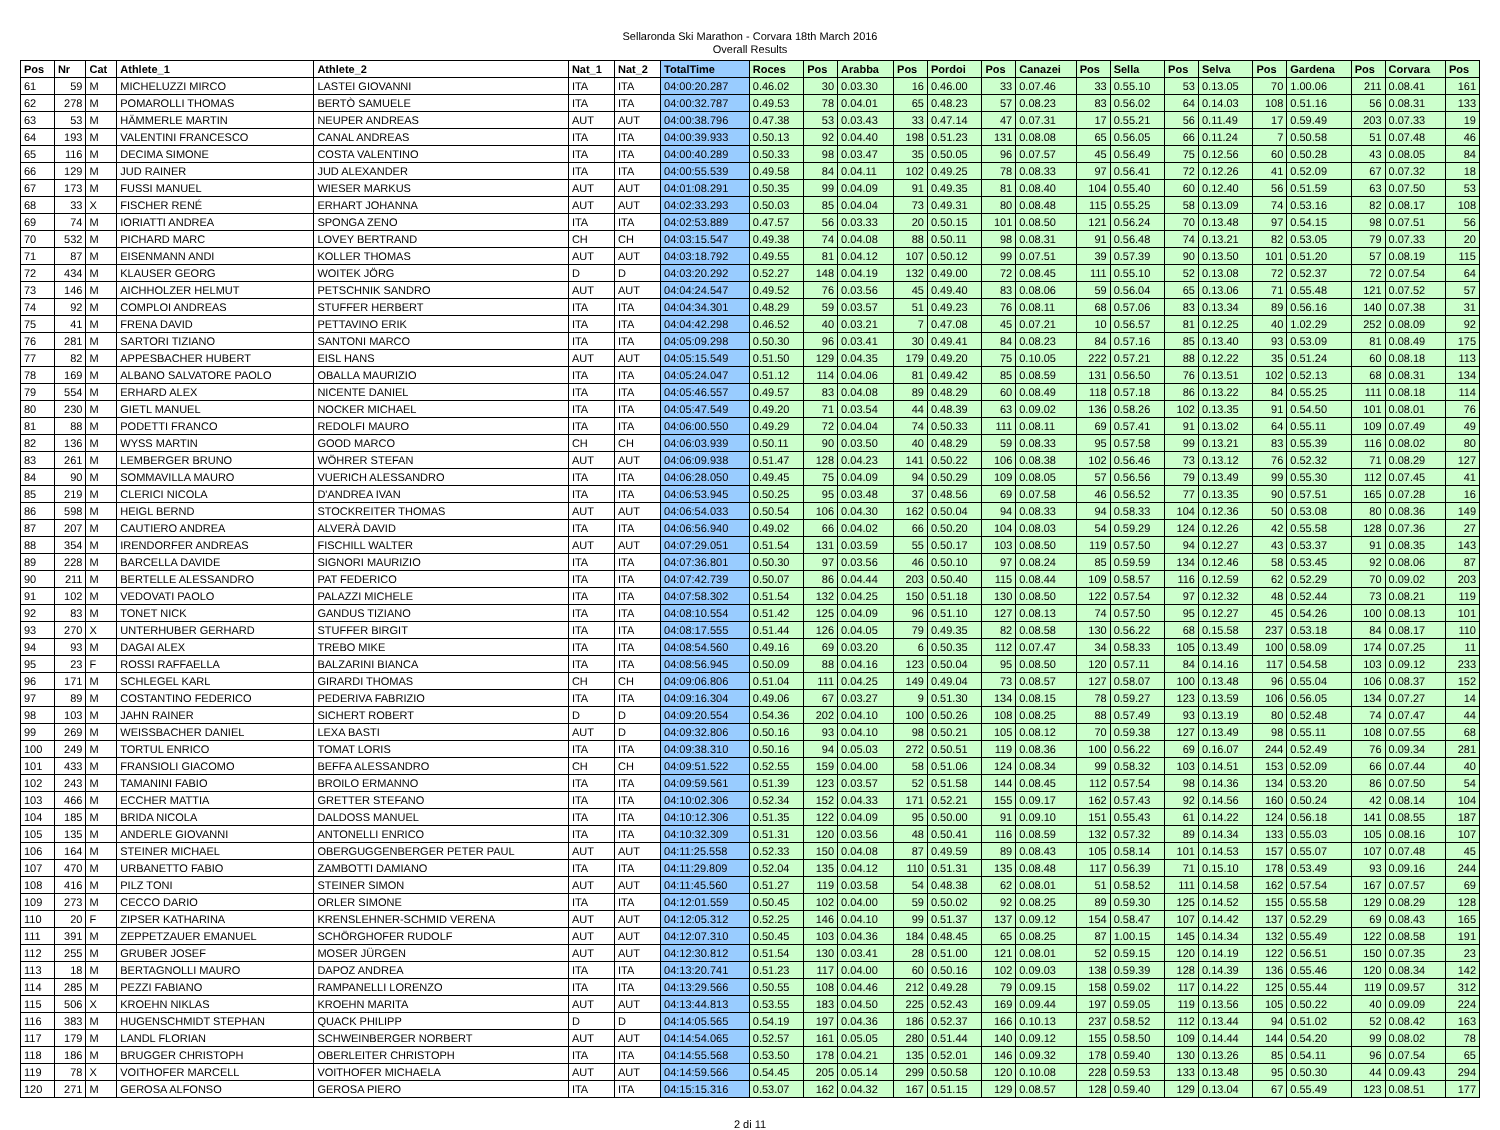Sellaronda Ski Marathon - Corvara 18th March 2016
Overall Results
| Pos | Nr | Cat | Athlete_1 | Athlete_2 | Nat_1 | Nat_2 | TotalTime | Roces | Pos | Arabba | Pos | Pordoi | Pos | Canazei | Pos | Sella | Pos | Selva | Pos | Gardena | Pos | Corvara | Pos |
| --- | --- | --- | --- | --- | --- | --- | --- | --- | --- | --- | --- | --- | --- | --- | --- | --- | --- | --- | --- | --- | --- | --- | --- |
| 61 | 59 | M | MICHELUZZI MIRCO | LASTEI GIOVANNI | ITA | ITA | 04:00:20.287 | 0.46.02 | 30 | 0.03.30 | 16 | 0.46.00 | 33 | 0.07.46 | 33 | 0.55.10 | 53 | 0.13.05 | 70 | 1.00.06 | 211 | 0.08.41 | 161 |
| 62 | 278 | M | POMAROLLI THOMAS | BERTÒ SAMUELE | ITA | ITA | 04:00:32.787 | 0.49.53 | 78 | 0.04.01 | 65 | 0.48.23 | 57 | 0.08.23 | 83 | 0.56.02 | 64 | 0.14.03 | 108 | 0.51.16 | 56 | 0.08.31 | 133 |
| 63 | 53 | M | HÄMMERLE MARTIN | NEUPER ANDREAS | AUT | AUT | 04:00:38.796 | 0.47.38 | 53 | 0.03.43 | 33 | 0.47.14 | 47 | 0.07.31 | 17 | 0.55.21 | 56 | 0.11.49 | 17 | 0.59.49 | 203 | 0.07.33 | 19 |
| 64 | 193 | M | VALENTINI FRANCESCO | CANAL ANDREAS | ITA | ITA | 04:00:39.933 | 0.50.13 | 92 | 0.04.40 | 198 | 0.51.23 | 131 | 0.08.08 | 65 | 0.56.05 | 66 | 0.11.24 | 7 | 0.50.58 | 51 | 0.07.48 | 46 |
| 65 | 116 | M | DECIMA SIMONE | COSTA VALENTINO | ITA | ITA | 04:00:40.289 | 0.50.33 | 98 | 0.03.47 | 35 | 0.50.05 | 96 | 0.07.57 | 45 | 0.56.49 | 75 | 0.12.56 | 60 | 0.50.28 | 43 | 0.08.05 | 84 |
| 66 | 129 | M | JUD RAINER | JUD ALEXANDER | ITA | ITA | 04:00:55.539 | 0.49.58 | 84 | 0.04.11 | 102 | 0.49.25 | 78 | 0.08.33 | 97 | 0.56.41 | 72 | 0.12.26 | 41 | 0.52.09 | 67 | 0.07.32 | 18 |
| 67 | 173 | M | FUSSI MANUEL | WIESER MARKUS | AUT | AUT | 04:01:08.291 | 0.50.35 | 99 | 0.04.09 | 91 | 0.49.35 | 81 | 0.08.40 | 104 | 0.55.40 | 60 | 0.12.40 | 56 | 0.51.59 | 63 | 0.07.50 | 53 |
| 68 | 33 | X | FISCHER RENÉ | ERHART JOHANNA | AUT | AUT | 04:02:33.293 | 0.50.03 | 85 | 0.04.04 | 73 | 0.49.31 | 80 | 0.08.48 | 115 | 0.55.25 | 58 | 0.13.09 | 74 | 0.53.16 | 82 | 0.08.17 | 108 |
| 69 | 74 | M | IORIATTI ANDREA | SPONGA ZENO | ITA | ITA | 04:02:53.889 | 0.47.57 | 56 | 0.03.33 | 20 | 0.50.15 | 101 | 0.08.50 | 121 | 0.56.24 | 70 | 0.13.48 | 97 | 0.54.15 | 98 | 0.07.51 | 56 |
| 70 | 532 | M | PICHARD MARC | LOVEY BERTRAND | CH | CH | 04:03:15.547 | 0.49.38 | 74 | 0.04.08 | 88 | 0.50.11 | 98 | 0.08.31 | 91 | 0.56.48 | 74 | 0.13.21 | 82 | 0.53.05 | 79 | 0.07.33 | 20 |
| 71 | 87 | M | EISENMANN ANDI | KOLLER THOMAS | AUT | AUT | 04:03:18.792 | 0.49.55 | 81 | 0.04.12 | 107 | 0.50.12 | 99 | 0.07.51 | 39 | 0.57.39 | 90 | 0.13.50 | 101 | 0.51.20 | 57 | 0.08.19 | 115 |
| 72 | 434 | M | KLAUSER GEORG | WOITEK JÖRG | D | D | 04:03:20.292 | 0.52.27 | 148 | 0.04.19 | 132 | 0.49.00 | 72 | 0.08.45 | 111 | 0.55.10 | 52 | 0.13.08 | 72 | 0.52.37 | 72 | 0.07.54 | 64 |
| 73 | 146 | M | AICHHOLZER HELMUT | PETSCHNIK SANDRO | AUT | AUT | 04:04:24.547 | 0.49.52 | 76 | 0.03.56 | 45 | 0.49.40 | 83 | 0.08.06 | 59 | 0.56.04 | 65 | 0.13.06 | 71 | 0.55.48 | 121 | 0.07.52 | 57 |
| 74 | 92 | M | COMPLOI ANDREAS | STUFFER HERBERT | ITA | ITA | 04:04:34.301 | 0.48.29 | 59 | 0.03.57 | 51 | 0.49.23 | 76 | 0.08.11 | 68 | 0.57.06 | 83 | 0.13.34 | 89 | 0.56.16 | 140 | 0.07.38 | 31 |
| 75 | 41 | M | FRENA DAVID | PETTAVINO ERIK | ITA | ITA | 04:04:42.298 | 0.46.52 | 40 | 0.03.21 | 7 | 0.47.08 | 45 | 0.07.21 | 10 | 0.56.57 | 81 | 0.12.25 | 40 | 1.02.29 | 252 | 0.08.09 | 92 |
| 76 | 281 | M | SARTORI TIZIANO | SANTONI MARCO | ITA | ITA | 04:05:09.298 | 0.50.30 | 96 | 0.03.41 | 30 | 0.49.41 | 84 | 0.08.23 | 84 | 0.57.16 | 85 | 0.13.40 | 93 | 0.53.09 | 81 | 0.08.49 | 175 |
| 77 | 82 | M | APPESBACHER HUBERT | EISL HANS | AUT | AUT | 04:05:15.549 | 0.51.50 | 129 | 0.04.35 | 179 | 0.49.20 | 75 | 0.10.05 | 222 | 0.57.21 | 88 | 0.12.22 | 35 | 0.51.24 | 60 | 0.08.18 | 113 |
| 78 | 169 | M | ALBANO SALVATORE PAOLO | OBALLA MAURIZIO | ITA | ITA | 04:05:24.047 | 0.51.12 | 114 | 0.04.06 | 81 | 0.49.42 | 85 | 0.08.59 | 131 | 0.56.50 | 76 | 0.13.51 | 102 | 0.52.13 | 68 | 0.08.31 | 134 |
| 79 | 554 | M | ERHARD ALEX | NICENTE DANIEL | ITA | ITA | 04:05:46.557 | 0.49.57 | 83 | 0.04.08 | 89 | 0.48.29 | 60 | 0.08.49 | 118 | 0.57.18 | 86 | 0.13.22 | 84 | 0.55.25 | 111 | 0.08.18 | 114 |
| 80 | 230 | M | GIETL MANUEL | NOCKER MICHAEL | ITA | ITA | 04:05:47.549 | 0.49.20 | 71 | 0.03.54 | 44 | 0.48.39 | 63 | 0.09.02 | 136 | 0.58.26 | 102 | 0.13.35 | 91 | 0.54.50 | 101 | 0.08.01 | 76 |
| 81 | 88 | M | PODETTI FRANCO | REDOLFI MAURO | ITA | ITA | 04:06:00.550 | 0.49.29 | 72 | 0.04.04 | 74 | 0.50.33 | 111 | 0.08.11 | 69 | 0.57.41 | 91 | 0.13.02 | 64 | 0.55.11 | 109 | 0.07.49 | 49 |
| 82 | 136 | M | WYSS MARTIN | GOOD MARCO | CH | CH | 04:06:03.939 | 0.50.11 | 90 | 0.03.50 | 40 | 0.48.29 | 59 | 0.08.33 | 95 | 0.57.58 | 99 | 0.13.21 | 83 | 0.55.39 | 116 | 0.08.02 | 80 |
| 83 | 261 | M | LEMBERGER BRUNO | WÖHRER STEFAN | AUT | AUT | 04:06:09.938 | 0.51.47 | 128 | 0.04.23 | 141 | 0.50.22 | 106 | 0.08.38 | 102 | 0.56.46 | 73 | 0.13.12 | 76 | 0.52.32 | 71 | 0.08.29 | 127 |
| 84 | 90 | M | SOMMAVILLA MAURO | VUERICH ALESSANDRO | ITA | ITA | 04:06:28.050 | 0.49.45 | 75 | 0.04.09 | 94 | 0.50.29 | 109 | 0.08.05 | 57 | 0.56.56 | 79 | 0.13.49 | 99 | 0.55.30 | 112 | 0.07.45 | 41 |
| 85 | 219 | M | CLERICI NICOLA | D'ANDREA IVAN | ITA | ITA | 04:06:53.945 | 0.50.25 | 95 | 0.03.48 | 37 | 0.48.56 | 69 | 0.07.58 | 46 | 0.56.52 | 77 | 0.13.35 | 90 | 0.57.51 | 165 | 0.07.28 | 16 |
| 86 | 598 | M | HEIGL BERND | STOCKREITER THOMAS | AUT | AUT | 04:06:54.033 | 0.50.54 | 106 | 0.04.30 | 162 | 0.50.04 | 94 | 0.08.33 | 94 | 0.58.33 | 104 | 0.12.36 | 50 | 0.53.08 | 80 | 0.08.36 | 149 |
| 87 | 207 | M | CAUTIERO ANDREA | ALVERÀ DAVID | ITA | ITA | 04:06:56.940 | 0.49.02 | 66 | 0.04.02 | 66 | 0.50.20 | 104 | 0.08.03 | 54 | 0.59.29 | 124 | 0.12.26 | 42 | 0.55.58 | 128 | 0.07.36 | 27 |
| 88 | 354 | M | IRENDORFER ANDREAS | FISCHILL WALTER | AUT | AUT | 04:07:29.051 | 0.51.54 | 131 | 0.03.59 | 55 | 0.50.17 | 103 | 0.08.50 | 119 | 0.57.50 | 94 | 0.12.27 | 43 | 0.53.37 | 91 | 0.08.35 | 143 |
| 89 | 228 | M | BARCELLA DAVIDE | SIGNORI MAURIZIO | ITA | ITA | 04:07:36.801 | 0.50.30 | 97 | 0.03.56 | 46 | 0.50.10 | 97 | 0.08.24 | 85 | 0.59.59 | 134 | 0.12.46 | 58 | 0.53.45 | 92 | 0.08.06 | 87 |
| 90 | 211 | M | BERTELLE ALESSANDRO | PAT FEDERICO | ITA | ITA | 04:07:42.739 | 0.50.07 | 86 | 0.04.44 | 203 | 0.50.40 | 115 | 0.08.44 | 109 | 0.58.57 | 116 | 0.12.59 | 62 | 0.52.29 | 70 | 0.09.02 | 203 |
| 91 | 102 | M | VEDOVATI PAOLO | PALAZZI MICHELE | ITA | ITA | 04:07:58.302 | 0.51.54 | 132 | 0.04.25 | 150 | 0.51.18 | 130 | 0.08.50 | 122 | 0.57.54 | 97 | 0.12.32 | 48 | 0.52.44 | 73 | 0.08.21 | 119 |
| 92 | 83 | M | TONET NICK | GANDUS TIZIANO | ITA | ITA | 04:08:10.554 | 0.51.42 | 125 | 0.04.09 | 96 | 0.51.10 | 127 | 0.08.13 | 74 | 0.57.50 | 95 | 0.12.27 | 45 | 0.54.26 | 100 | 0.08.13 | 101 |
| 93 | 270 | X | UNTERHUBER GERHARD | STUFFER BIRGIT | ITA | ITA | 04:08:17.555 | 0.51.44 | 126 | 0.04.05 | 79 | 0.49.35 | 82 | 0.08.58 | 130 | 0.56.22 | 68 | 0.15.58 | 237 | 0.53.18 | 84 | 0.08.17 | 110 |
| 94 | 93 | M | DAGAI ALEX | TREBO MIKE | ITA | ITA | 04:08:54.560 | 0.49.16 | 69 | 0.03.20 | 6 | 0.50.35 | 112 | 0.07.47 | 34 | 0.58.33 | 105 | 0.13.49 | 100 | 0.58.09 | 174 | 0.07.25 | 11 |
| 95 | 23 | F | ROSSI RAFFAELLA | BALZARINI BIANCA | ITA | ITA | 04:08:56.945 | 0.50.09 | 88 | 0.04.16 | 123 | 0.50.04 | 95 | 0.08.50 | 120 | 0.57.11 | 84 | 0.14.16 | 117 | 0.54.58 | 103 | 0.09.12 | 233 |
| 96 | 171 | M | SCHLEGEL KARL | GIRARDI THOMAS | CH | CH | 04:09:06.806 | 0.51.04 | 111 | 0.04.25 | 149 | 0.49.04 | 73 | 0.08.57 | 127 | 0.58.07 | 100 | 0.13.48 | 96 | 0.55.04 | 106 | 0.08.37 | 152 |
| 97 | 89 | M | COSTANTINO FEDERICO | PEDERIVA FABRIZIO | ITA | ITA | 04:09:16.304 | 0.49.06 | 67 | 0.03.27 | 9 | 0.51.30 | 134 | 0.08.15 | 78 | 0.59.27 | 123 | 0.13.59 | 106 | 0.56.05 | 134 | 0.07.27 | 14 |
| 98 | 103 | M | JAHN RAINER | SICHERT ROBERT | D | D | 04:09:20.554 | 0.54.36 | 202 | 0.04.10 | 100 | 0.50.26 | 108 | 0.08.25 | 88 | 0.57.49 | 93 | 0.13.19 | 80 | 0.52.48 | 74 | 0.07.47 | 44 |
| 99 | 269 | M | WEISSBACHER DANIEL | LEXA BASTI | AUT | D | 04:09:32.806 | 0.50.16 | 93 | 0.04.10 | 98 | 0.50.21 | 105 | 0.08.12 | 70 | 0.59.38 | 127 | 0.13.49 | 98 | 0.55.11 | 108 | 0.07.55 | 68 |
| 100 | 249 | M | TORTUL ENRICO | TOMAT LORIS | ITA | ITA | 04:09:38.310 | 0.50.16 | 94 | 0.05.03 | 272 | 0.50.51 | 119 | 0.08.36 | 100 | 0.56.22 | 69 | 0.16.07 | 244 | 0.52.49 | 76 | 0.09.34 | 281 |
| 101 | 433 | M | FRANSIOLI GIACOMO | BEFFA ALESSANDRO | CH | CH | 04:09:51.522 | 0.52.55 | 159 | 0.04.00 | 58 | 0.51.06 | 124 | 0.08.34 | 99 | 0.58.32 | 103 | 0.14.51 | 153 | 0.52.09 | 66 | 0.07.44 | 40 |
| 102 | 243 | M | TAMANINI FABIO | BROILO ERMANNO | ITA | ITA | 04:09:59.561 | 0.51.39 | 123 | 0.03.57 | 52 | 0.51.58 | 144 | 0.08.45 | 112 | 0.57.54 | 98 | 0.14.36 | 134 | 0.53.20 | 86 | 0.07.50 | 54 |
| 103 | 466 | M | ECCHER MATTIA | GRETTER STEFANO | ITA | ITA | 04:10:02.306 | 0.52.34 | 152 | 0.04.33 | 171 | 0.52.21 | 155 | 0.09.17 | 162 | 0.57.43 | 92 | 0.14.56 | 160 | 0.50.24 | 42 | 0.08.14 | 104 |
| 104 | 185 | M | BRIDA NICOLA | DALDOSS MANUEL | ITA | ITA | 04:10:12.306 | 0.51.35 | 122 | 0.04.09 | 95 | 0.50.00 | 91 | 0.09.10 | 151 | 0.55.43 | 61 | 0.14.22 | 124 | 0.56.18 | 141 | 0.08.55 | 187 |
| 105 | 135 | M | ANDERLE GIOVANNI | ANTONELLI ENRICO | ITA | ITA | 04:10:32.309 | 0.51.31 | 120 | 0.03.56 | 48 | 0.50.41 | 116 | 0.08.59 | 132 | 0.57.32 | 89 | 0.14.34 | 133 | 0.55.03 | 105 | 0.08.16 | 107 |
| 106 | 164 | M | STEINER MICHAEL | OBERGUGGENBERGER PETER PAUL | AUT | AUT | 04:11:25.558 | 0.52.33 | 150 | 0.04.08 | 87 | 0.49.59 | 89 | 0.08.43 | 105 | 0.58.14 | 101 | 0.14.53 | 157 | 0.55.07 | 107 | 0.07.48 | 45 |
| 107 | 470 | M | URBANETTO FABIO | ZAMBOTTI DAMIANO | ITA | ITA | 04:11:29.809 | 0.52.04 | 135 | 0.04.12 | 110 | 0.51.31 | 135 | 0.08.48 | 117 | 0.56.39 | 71 | 0.15.10 | 178 | 0.53.49 | 93 | 0.09.16 | 244 |
| 108 | 416 | M | PILZ TONI | STEINER SIMON | AUT | AUT | 04:11:45.560 | 0.51.27 | 119 | 0.03.58 | 54 | 0.48.38 | 62 | 0.08.01 | 51 | 0.58.52 | 111 | 0.14.58 | 162 | 0.57.54 | 167 | 0.07.57 | 69 |
| 109 | 273 | M | CECCO DARIO | ORLER SIMONE | ITA | ITA | 04:12:01.559 | 0.50.45 | 102 | 0.04.00 | 59 | 0.50.02 | 92 | 0.08.25 | 89 | 0.59.30 | 125 | 0.14.52 | 155 | 0.55.58 | 129 | 0.08.29 | 128 |
| 110 | 20 | F | ZIPSER KATHARINA | KRENSLEHNER-SCHMID VERENA | AUT | AUT | 04:12:05.312 | 0.52.25 | 146 | 0.04.10 | 99 | 0.51.37 | 137 | 0.09.12 | 154 | 0.58.47 | 107 | 0.14.42 | 137 | 0.52.29 | 69 | 0.08.43 | 165 |
| 111 | 391 | M | ZEPPETZAUER EMANUEL | SCHÖRGHOFER RUDOLF | AUT | AUT | 04:12:07.310 | 0.50.45 | 103 | 0.04.36 | 184 | 0.48.45 | 65 | 0.08.25 | 87 | 1.00.15 | 145 | 0.14.34 | 132 | 0.55.49 | 122 | 0.08.58 | 191 |
| 112 | 255 | M | GRUBER JOSEF | MOSER JÜRGEN | AUT | AUT | 04:12:30.812 | 0.51.54 | 130 | 0.03.41 | 28 | 0.51.00 | 121 | 0.08.01 | 52 | 0.59.15 | 120 | 0.14.19 | 122 | 0.56.51 | 150 | 0.07.35 | 23 |
| 113 | 18 | M | BERTAGNOLLI MAURO | DAPOZ ANDREA | ITA | ITA | 04:13:20.741 | 0.51.23 | 117 | 0.04.00 | 60 | 0.50.16 | 102 | 0.09.03 | 138 | 0.59.39 | 128 | 0.14.39 | 136 | 0.55.46 | 120 | 0.08.34 | 142 |
| 114 | 285 | M | PEZZI FABIANO | RAMPANELLI LORENZO | ITA | ITA | 04:13:29.566 | 0.50.55 | 108 | 0.04.46 | 212 | 0.49.28 | 79 | 0.09.15 | 158 | 0.59.02 | 117 | 0.14.22 | 125 | 0.55.44 | 119 | 0.09.57 | 312 |
| 115 | 506 | X | KROEHN NIKLAS | KROEHN MARITA | AUT | AUT | 04:13:44.813 | 0.53.55 | 183 | 0.04.50 | 225 | 0.52.43 | 169 | 0.09.44 | 197 | 0.59.05 | 119 | 0.13.56 | 105 | 0.50.22 | 40 | 0.09.09 | 224 |
| 116 | 383 | M | HUGENSCHMIDT STEPHAN | QUACK PHILIPP | D | D | 04:14:05.565 | 0.54.19 | 197 | 0.04.36 | 186 | 0.52.37 | 166 | 0.10.13 | 237 | 0.58.52 | 112 | 0.13.44 | 94 | 0.51.02 | 52 | 0.08.42 | 163 |
| 117 | 179 | M | LANDL FLORIAN | SCHWEINBERGER NORBERT | AUT | AUT | 04:14:54.065 | 0.52.57 | 161 | 0.05.05 | 280 | 0.51.44 | 140 | 0.09.12 | 155 | 0.58.50 | 109 | 0.14.44 | 144 | 0.54.20 | 99 | 0.08.02 | 78 |
| 118 | 186 | M | BRUGGER CHRISTOPH | OBERLEITER CHRISTOPH | ITA | ITA | 04:14:55.568 | 0.53.50 | 178 | 0.04.21 | 135 | 0.52.01 | 146 | 0.09.32 | 178 | 0.59.40 | 130 | 0.13.26 | 85 | 0.54.11 | 96 | 0.07.54 | 65 |
| 119 | 78 | X | VOITHOFER MARCELL | VOITHOFER MICHAELA | AUT | AUT | 04:14:59.566 | 0.54.45 | 205 | 0.05.14 | 299 | 0.50.58 | 120 | 0.10.08 | 228 | 0.59.53 | 133 | 0.13.48 | 95 | 0.50.30 | 44 | 0.09.43 | 294 |
| 120 | 271 | M | GEROSA ALFONSO | GEROSA PIERO | ITA | ITA | 04:15:15.316 | 0.53.07 | 162 | 0.04.32 | 167 | 0.51.15 | 129 | 0.08.57 | 128 | 0.59.40 | 129 | 0.13.04 | 67 | 0.55.49 | 123 | 0.08.51 | 177 |
2 di 11